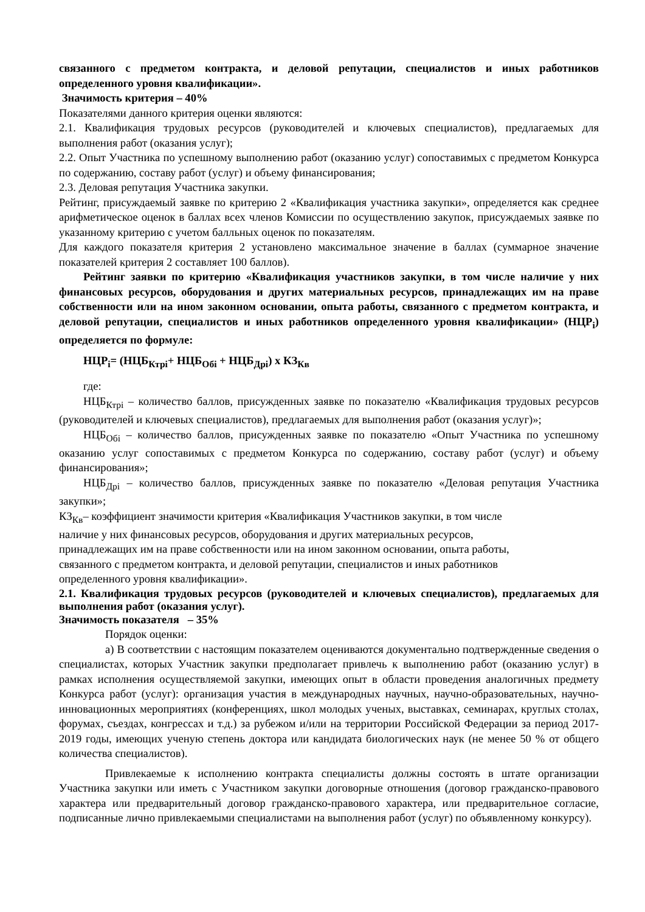связанного с предметом контракта, и деловой репутации, специалистов и иных работников определенного уровня квалификации».
Значимость критерия – 40%
Показателями данного критерия оценки являются:
2.1. Квалификация трудовых ресурсов (руководителей и ключевых специалистов), предлагаемых для выполнения работ (оказания услуг);
2.2. Опыт Участника по успешному выполнению работ (оказанию услуг) сопоставимых с предметом Конкурса по содержанию, составу работ (услуг) и объему финансирования;
2.3. Деловая репутация Участника закупки.
Рейтинг, присуждаемый заявке по критерию 2 «Квалификация участника закупки», определяется как среднее арифметическое оценок в баллах всех членов Комиссии по осуществлению закупок, присуждаемых заявке по указанному критерию с учетом балльных оценок по показателям.
Для каждого показателя критерия 2 установлено максимальное значение в баллах (суммарное значение показателей критерия 2 составляет 100 баллов).
Рейтинг заявки по критерию «Квалификация участников закупки, в том числе наличие у них финансовых ресурсов, оборудования и других материальных ресурсов, принадлежащих им на праве собственности или на ином законном основании, опыта работы, связанного с предметом контракта, и деловой репутации, специалистов и иных работников определенного уровня квалификации» (НЦР<sub>i</sub>) определяется по формуле:
НЦР<sub>i</sub>= (НЦБ<sub>Ктрi</sub>+ НЦБ<sub>Обi</sub> + НЦБ<sub>Дрi</sub>) х КЗ<sub>Кв</sub>
где:
НЦБ<sub>Ктрi</sub> – количество баллов, присужденных заявке по показателю «Квалификация трудовых ресурсов (руководителей и ключевых специалистов), предлагаемых для выполнения работ (оказания услуг)»;
НЦБ<sub>Обi</sub> – количество баллов, присужденных заявке по показателю «Опыт Участника по успешному оказанию услуг сопоставимых с предметом Конкурса по содержанию, составу работ (услуг) и объему финансирования»;
НЦБ<sub>Дрi</sub> – количество баллов, присужденных заявке по показателю «Деловая репутация Участника закупки»;
КЗ<sub>Кв</sub>– коэффициент значимости критерия «Квалификация Участников закупки, в том числе
наличие у них финансовых ресурсов, оборудования и других материальных ресурсов,
принадлежащих им на праве собственности или на ином законном основании, опыта работы,
связанного с предметом контракта, и деловой репутации, специалистов и иных работников
определенного уровня квалификации».
2.1. Квалификация трудовых ресурсов (руководителей и ключевых специалистов), предлагаемых для выполнения работ (оказания услуг).
Значимость показателя – 35%
Порядок оценки:
а) В соответствии с настоящим показателем оцениваются документально подтвержденные сведения о специалистах, которых Участник закупки предполагает привлечь к выполнению работ (оказанию услуг) в рамках исполнения осуществляемой закупки, имеющих опыт в области проведения аналогичных предмету Конкурса работ (услуг): организация участия в международных научных, научно-образовательных, научно-инновационных мероприятиях (конференциях, школ молодых ученых, выставках, семинарах, круглых столах, форумах, съездах, конгрессах и т.д.) за рубежом и/или на территории Российской Федерации за период 2017-2019 годы, имеющих ученую степень доктора или кандидата биологических наук (не менее 50 % от общего количества специалистов).
Привлекаемые к исполнению контракта специалисты должны состоять в штате организации Участника закупки или иметь с Участником закупки договорные отношения (договор гражданско-правового характера или предварительный договор гражданско-правового характера, или предварительное согласие, подписанные лично привлекаемыми специалистами на выполнения работ (услуг) по объявленному конкурсу).